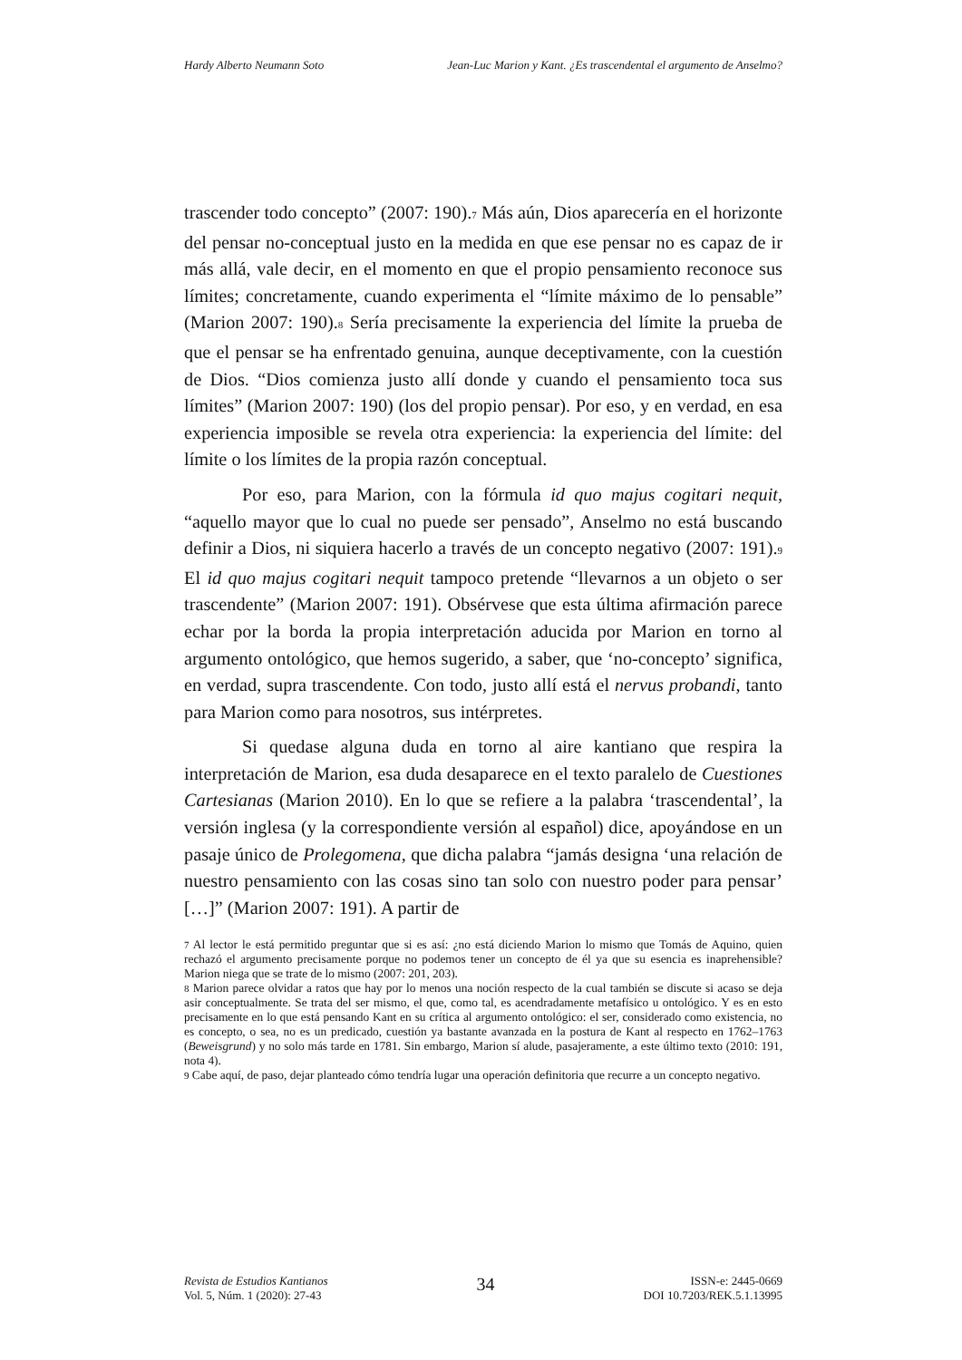Hardy Alberto Neumann Soto Jean-Luc Marion y Kant. ¿Es trascendental el argumento de Anselmo?
trascender todo concepto” (2007: 190).<sup>7</sup> Más aún, Dios aparecería en el horizonte del pensar no-conceptual justo en la medida en que ese pensar no es capaz de ir más allá, vale decir, en el momento en que el propio pensamiento reconoce sus límites; concretamente, cuando experimenta el “límite máximo de lo pensable” (Marion 2007: 190).<sup>8</sup> Sería precisamente la experiencia del límite la prueba de que el pensar se ha enfrentado genuina, aunque deceptivamente, con la cuestión de Dios. “Dios comienza justo allí donde y cuando el pensamiento toca sus límites” (Marion 2007: 190) (los del propio pensar). Por eso, y en verdad, en esa experiencia imposible se revela otra experiencia: la experiencia del límite: del límite o los límites de la propia razón conceptual.
Por eso, para Marion, con la fórmula id quo majus cogitari nequit, “aquello mayor que lo cual no puede ser pensado”, Anselmo no está buscando definir a Dios, ni siquiera hacerlo a través de un concepto negativo (2007: 191).<sup>9</sup> El id quo majus cogitari nequit tampoco pretende “llevarnos a un objeto o ser trascendente” (Marion 2007: 191). Obsérvese que esta última afirmación parece echar por la borda la propia interpretación aducida por Marion en torno al argumento ontológico, que hemos sugerido, a saber, que ‘no-concepto’ significa, en verdad, supra trascendente. Con todo, justo allí está el nervus probandi, tanto para Marion como para nosotros, sus intérpretes.
Si quedase alguna duda en torno al aire kantiano que respira la interpretación de Marion, esa duda desaparece en el texto paralelo de Cuestiones Cartesianas (Marion 2010). En lo que se refiere a la palabra ‘trascendental’, la versión inglesa (y la correspondiente versión al español) dice, apoyándose en un pasaje único de Prolegomena, que dicha palabra “jamás designa ‘una relación de nuestro pensamiento con las cosas sino tan solo con nuestro poder para pensar’ […]” (Marion 2007: 191). A partir de
<sup>7</sup> Al lector le está permitido preguntar que si es así: ¿no está diciendo Marion lo mismo que Tomás de Aquino, quien rechazó el argumento precisamente porque no podemos tener un concepto de él ya que su esencia es inaprehensible? Marion niega que se trate de lo mismo (2007: 201, 203).
<sup>8</sup> Marion parece olvidar a ratos que hay por lo menos una noción respecto de la cual también se discute si acaso se deja asir conceptualmente. Se trata del ser mismo, el que, como tal, es acendradamente metafísico u ontológico. Y es en esto precisamente en lo que está pensando Kant en su crítica al argumento ontológico: el ser, considerado como existencia, no es concepto, o sea, no es un predicado, cuestión ya bastante avanzada en la postura de Kant al respecto en 1762–1763 (Beweisgrund) y no solo más tarde en 1781. Sin embargo, Marion sí alude, pasajeramente, a este último texto (2010: 191, nota 4).
<sup>9</sup> Cabe aquí, de paso, dejar planteado cómo tendría lugar una operación definitoria que recurre a un concepto negativo.
Revista de Estudios Kantianos
Vol. 5, Núm. 1 (2020): 27-43
34
ISSN-e: 2445-0669
DOI 10.7203/REK.5.1.13995